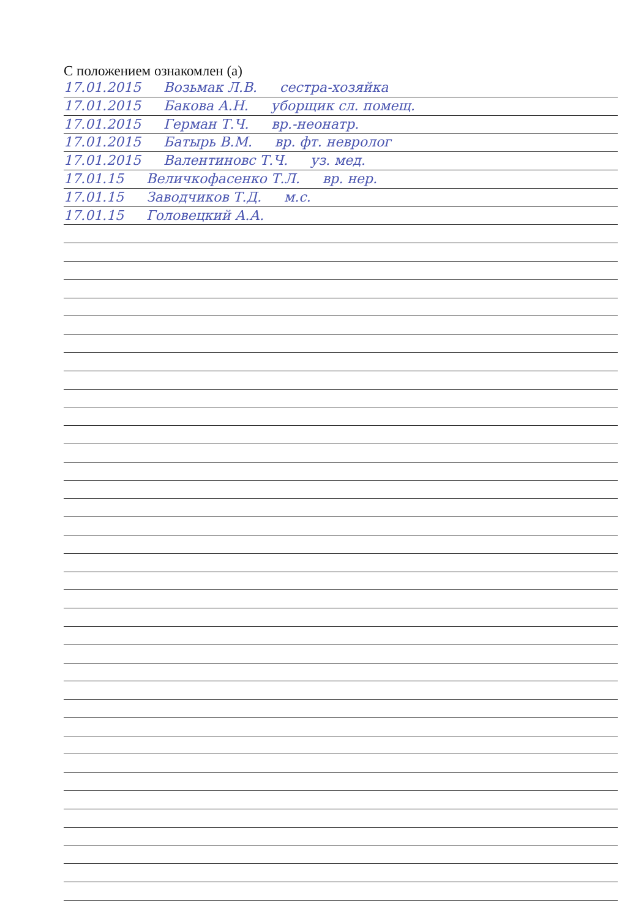С положением ознакомлен (а)
17.01.2015 Возьмак Л.В. сестра-хозяйка
17.01.2015 Бакова А.Н. уборщик сл. помещ.
17.01.2015 Герман Т.Ч. вр.-неонатр.
17.01.2015 Батырь В.М. вр. фт. невролог
17.01.2015 Валентиновс Т.Ч. уз. мед.
17.01.15 Величкофасенко Т.Л. вр. нер.
17.01.15 Заводчиков Т.Д. м.с.
17.01.15 Головецкий А.А.